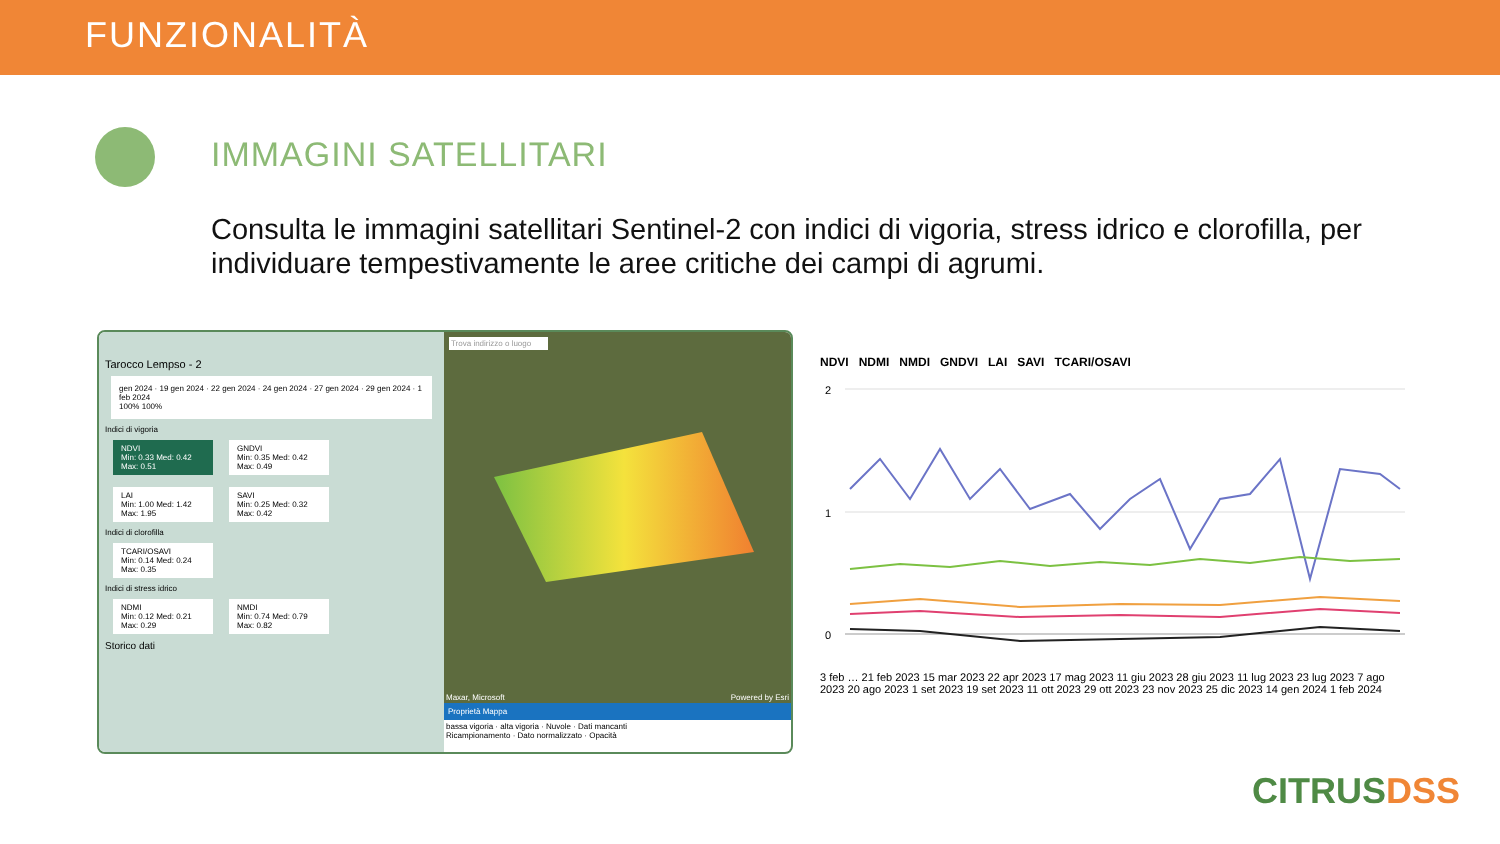FUNZIONALITÀ
IMMAGINI SATELLITARI
Consulta le immagini satellitari Sentinel-2 con indici di vigoria, stress idrico e clorofilla, per individuare tempestivamente le aree critiche dei campi di agrumi.
Tarocco Lempso - 2
gen 2024 · 19 gen 2024 · 22 gen 2024 · 24 gen 2024 · 27 gen 2024 · 29 gen 2024 · 1 feb 2024
100% 100%
Indici di vigoria
NDVI
Min: 0.33 Med: 0.42 Max: 0.51
GNDVI
Min: 0.35 Med: 0.42 Max: 0.49
LAI
Min: 1.00 Med: 1.42 Max: 1.95
SAVI
Min: 0.25 Med: 0.32 Max: 0.42
Indici di clorofilla
TCARI/OSAVI
Min: 0.14 Med: 0.24 Max: 0.35
Indici di stress idrico
NDMI
Min: 0.12 Med: 0.21 Max: 0.29
NMDI
Min: 0.74 Med: 0.79 Max: 0.82
Storico dati
Trova indirizzo o luogo
Maxar, Microsoft Powered by Esri
Proprietà Mappa
bassa vigoria · alta vigoria · Nuvole · Dati mancanti
Ricampionamento · Dato normalizzato · Opacità
NDVI NDMI NMDI GNDVI LAI SAVI TCARI/OSAVI
2
1
0
3 feb … 21 feb 2023 15 mar 2023 22 apr 2023 17 mag 2023 11 giu 2023 28 giu 2023 11 lug 2023 23 lug 2023 7 ago 2023 20 ago 2023 1 set 2023 19 set 2023 11 ott 2023 29 ott 2023 23 nov 2023 25 dic 2023 14 gen 2024 1 feb 2024
CITRUSDSS